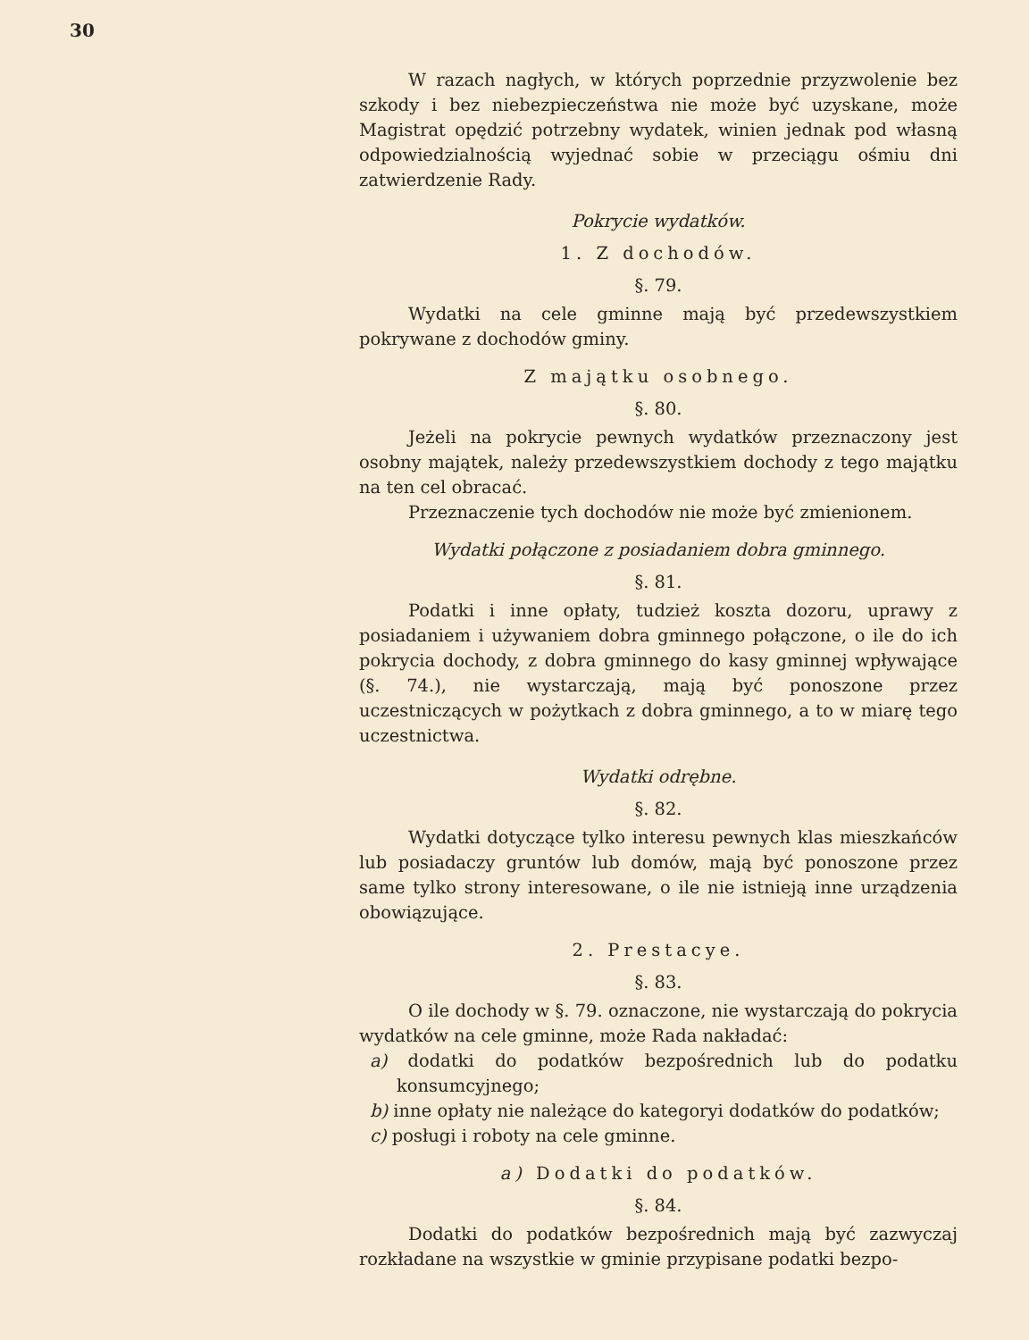30
W razach nagłych, w których poprzednie przyzwolenie bez szkody i bez niebezpieczeństwa nie może być uzyskane, może Magistrat opędzić potrzebny wydatek, winien jednak pod własną odpowiedzialnością wyjednać sobie w przeciągu ośmiu dni zatwierdzenie Rady.
Pokrycie wydatków.
1. Z dochodów.
§. 79.
Wydatki na cele gminne mają być przedewszystkiem pokrywane z dochodów gminy.
Z majątku osobnego.
§. 80.
Jeżeli na pokrycie pewnych wydatków przeznaczony jest osobny majątek, należy przedewszystkiem dochody z tego majątku na ten cel obracać.
Przeznaczenie tych dochodów nie może być zmienionem.
Wydatki połączone z posiadaniem dobra gminnego.
§. 81.
Podatki i inne opłaty, tudzież koszta dozoru, uprawy z posiadaniem i używaniem dobra gminnego połączone, o ile do ich pokrycia dochody, z dobra gminnego do kasy gminnej wpływające (§. 74.), nie wystarczają, mają być ponoszone przez uczestniczących w pożytkach z dobra gminnego, a to w miarę tego uczestnictwa.
Wydatki odrębne.
§. 82.
Wydatki dotyczące tylko interesu pewnych klas mieszkańców lub posiadaczy gruntów lub domów, mają być ponoszone przez same tylko strony interesowane, o ile nie istnieją inne urządzenia obowiązujące.
2. Prestacye.
§. 83.
O ile dochody w §. 79. oznaczone, nie wystarczają do pokrycia wydatków na cele gminne, może Rada nakładać:
a) dodatki do podatków bezpośrednich lub do podatku konsumcyjnego;
b) inne opłaty nie należące do kategoryi dodatków do podatków;
c) posługi i roboty na cele gminne.
a) Dodatki do podatków.
§. 84.
Dodatki do podatków bezpośrednich mają być zazwyczaj rozkładane na wszystkie w gminie przypisane podatki bezpo-